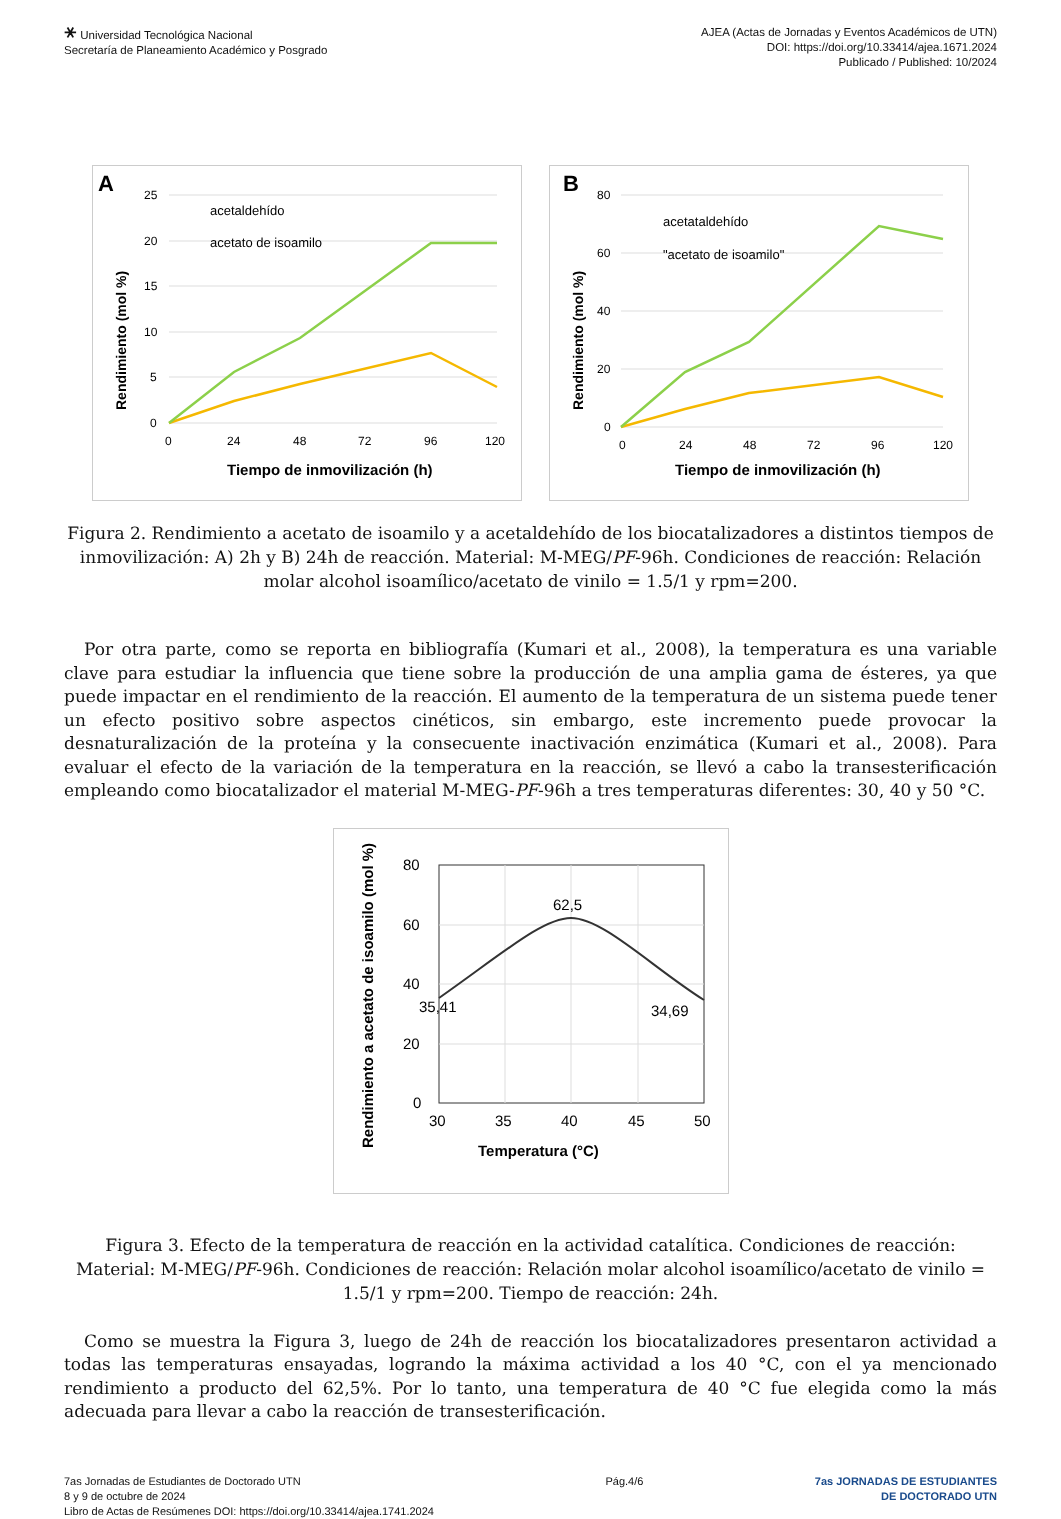⚹ Universidad Tecnológica Nacional
Secretaría de Planeamiento Académico y Posgrado
AJEA (Actas de Jornadas y Eventos Académicos de UTN)
DOI: https://doi.org/10.33414/ajea.1671.2024
Publicado / Published: 10/2024
A
25
20
15
10
5
0
0
24
48
72
96
120
Tiempo de inmovilización (h)
Rendimiento (mol %)
acetaldehído
acetato de isoamilo
B
80
60
40
20
0
0
24
48
72
96
120
Tiempo de inmovilización (h)
Rendimiento (mol %)
acetataldehído
"acetato de isoamilo"
Figura 2. Rendimiento a acetato de isoamilo y a acetaldehído de los biocatalizadores a distintos tiempos de inmovilización: A) 2h y B) 24h de reacción. Material: M-MEG/PF-96h. Condiciones de reacción: Relación molar alcohol isoamílico/acetato de vinilo = 1.5/1 y rpm=200.
Por otra parte, como se reporta en bibliografía (Kumari et al., 2008), la temperatura es una variable clave para estudiar la influencia que tiene sobre la producción de una amplia gama de ésteres, ya que puede impactar en el rendimiento de la reacción. El aumento de la temperatura de un sistema puede tener un efecto positivo sobre aspectos cinéticos, sin embargo, este incremento puede provocar la desnaturalización de la proteína y la consecuente inactivación enzimática (Kumari et al., 2008). Para evaluar el efecto de la variación de la temperatura en la reacción, se llevó a cabo la transesterificación empleando como biocatalizador el material M-MEG-PF-96h a tres temperaturas diferentes: 30, 40 y 50 °C.
80
60
40
20
0
30
35
40
45
50
62,5
35,41
34,69
Temperatura (°C)
Rendimiento a acetato de isoamilo (mol %)
Figura 3. Efecto de la temperatura de reacción en la actividad catalítica. Condiciones de reacción: Material: M-MEG/PF-96h. Condiciones de reacción: Relación molar alcohol isoamílico/acetato de vinilo = 1.5/1 y rpm=200. Tiempo de reacción: 24h.
Como se muestra la Figura 3, luego de 24h de reacción los biocatalizadores presentaron actividad a todas las temperaturas ensayadas, logrando la máxima actividad a los 40 °C, con el ya mencionado rendimiento a producto del 62,5%. Por lo tanto, una temperatura de 40 °C fue elegida como la más adecuada para llevar a cabo la reacción de transesterificación.
7as Jornadas de Estudiantes de Doctorado UTN
8 y 9 de octubre de 2024
Libro de Actas de Resúmenes DOI: https://doi.org/10.33414/ajea.1741.2024
Pág.4/6 7as JORNADAS DE ESTUDIANTES
DE DOCTORADO UTN